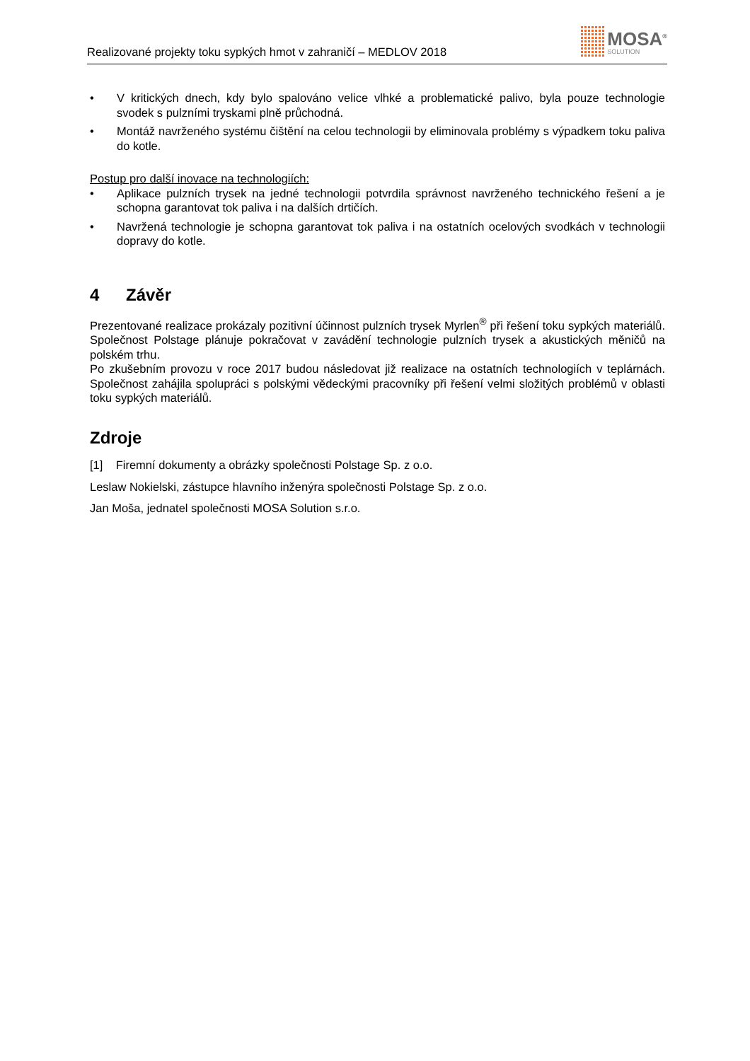Realizované projekty toku sypkých hmot v zahraničí – MEDLOV 2018
MOSA<sup>®</sup>
SOLUTION
• V kritických dnech, kdy bylo spalováno velice vlhké a problematické palivo, byla pouze technologie svodek s pulzními tryskami plně průchodná.
• Montáž navrženého systému čištění na celou technologii by eliminovala problémy s výpadkem toku paliva do kotle.
Postup pro další inovace na technologiích:
• Aplikace pulzních trysek na jedné technologii potvrdila správnost navrženého technického řešení a je schopna garantovat tok paliva i na dalších drtičích.
• Navržená technologie je schopna garantovat tok paliva i na ostatních ocelových svodkách v technologii dopravy do kotle.
4 Závěr
Prezentované realizace prokázaly pozitivní účinnost pulzních trysek Myrlen<sup>®</sup> při řešení toku sypkých materiálů. Společnost Polstage plánuje pokračovat v zavádění technologie pulzních trysek a akustických měničů na polském trhu.
Po zkušebním provozu v roce 2017 budou následovat již realizace na ostatních technologiích v teplárnách. Společnost zahájila spolupráci s polskými vědeckými pracovníky při řešení velmi složitých problémů v oblasti toku sypkých materiálů.
Zdroje
[1] Firemní dokumenty a obrázky společnosti Polstage Sp. z o.o.
Leslaw Nokielski, zástupce hlavního inženýra společnosti Polstage Sp. z o.o.
Jan Moša, jednatel společnosti MOSA Solution s.r.o.